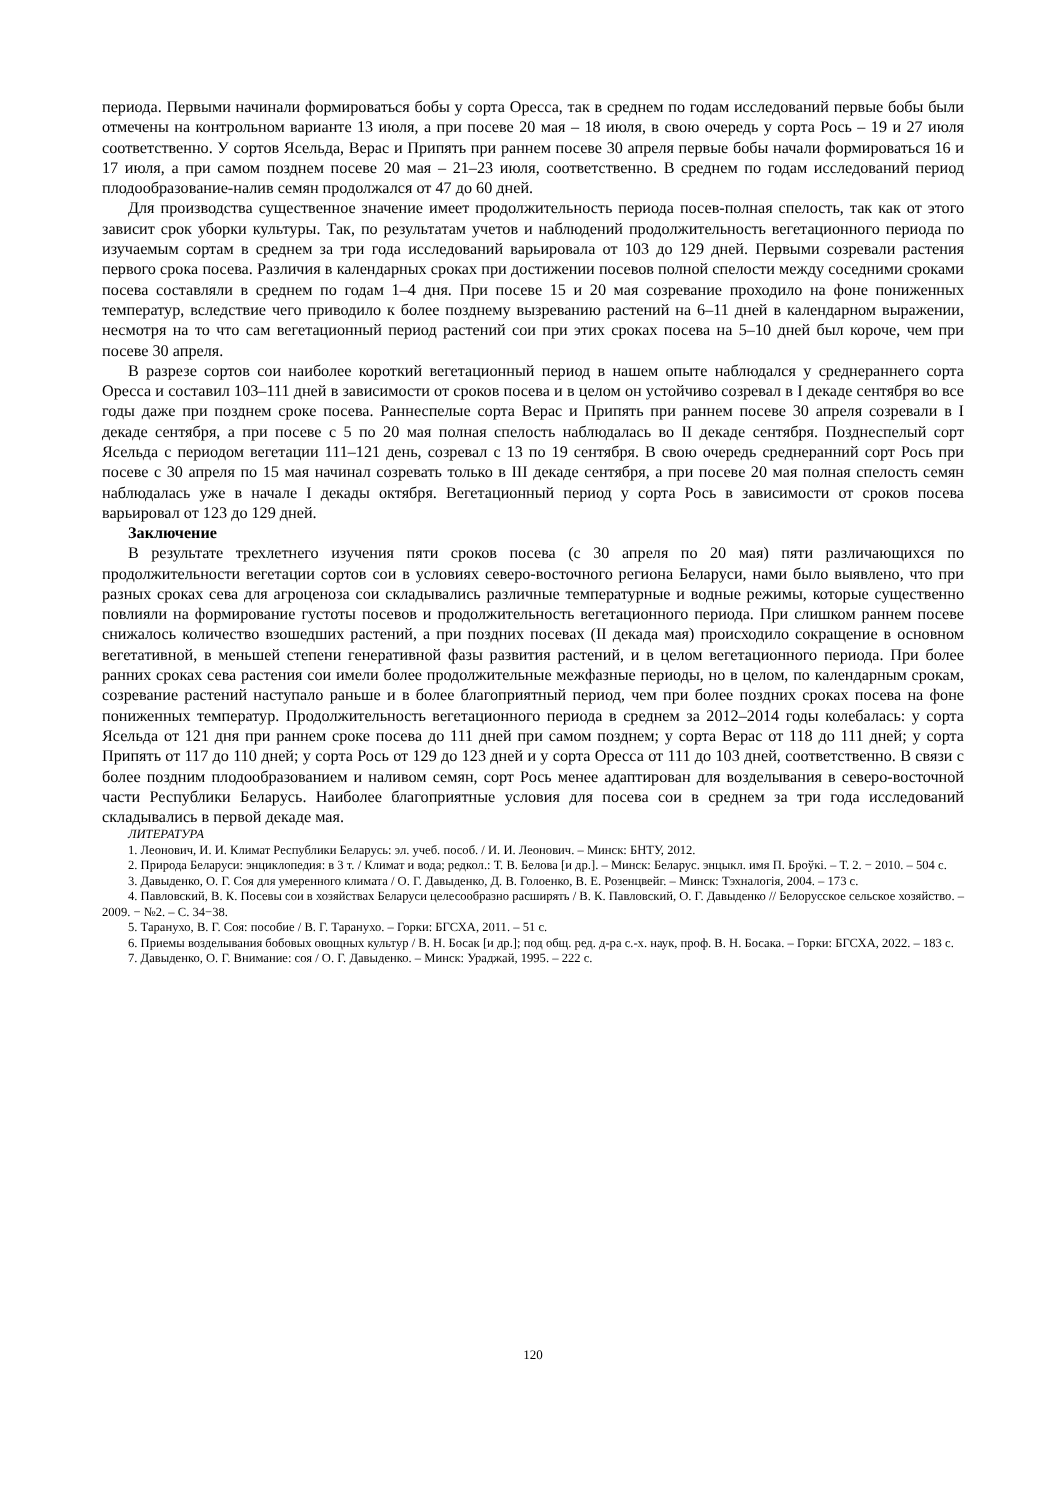периода. Первыми начинали формироваться бобы у сорта Оресса, так в среднем по годам исследований первые бобы были отмечены на контрольном варианте 13 июля, а при посеве 20 мая – 18 июля, в свою очередь у сорта Рось – 19 и 27 июля соответственно. У сортов Ясельда, Верас и Припять при раннем посеве 30 апреля первые бобы начали формироваться 16 и 17 июля, а при самом позднем посеве 20 мая – 21–23 июля, соответственно. В среднем по годам исследований период плодообразование-налив семян продолжался от 47 до 60 дней.
Для производства существенное значение имеет продолжительность периода посев-полная спелость, так как от этого зависит срок уборки культуры. Так, по результатам учетов и наблюдений продолжительность вегетационного периода по изучаемым сортам в среднем за три года исследований варьировала от 103 до 129 дней. Первыми созревали растения первого срока посева. Различия в календарных сроках при достижении посевов полной спелости между соседними сроками посева составляли в среднем по годам 1–4 дня. При посеве 15 и 20 мая созревание проходило на фоне пониженных температур, вследствие чего приводило к более позднему вызреванию растений на 6–11 дней в календарном выражении, несмотря на то что сам вегетационный период растений сои при этих сроках посева на 5–10 дней был короче, чем при посеве 30 апреля.
В разрезе сортов сои наиболее короткий вегетационный период в нашем опыте наблюдался у среднераннего сорта Оресса и составил 103–111 дней в зависимости от сроков посева и в целом он устойчиво созревал в I декаде сентября во все годы даже при позднем сроке посева. Раннеспелые сорта Верас и Припять при раннем посеве 30 апреля созревали в I декаде сентября, а при посеве с 5 по 20 мая полная спелость наблюдалась во II декаде сентября. Позднеспелый сорт Ясельда с периодом вегетации 111–121 день, созревал с 13 по 19 сентября. В свою очередь среднеранний сорт Рось при посеве с 30 апреля по 15 мая начинал созревать только в III декаде сентября, а при посеве 20 мая полная спелость семян наблюдалась уже в начале I декады октября. Вегетационный период у сорта Рось в зависимости от сроков посева варьировал от 123 до 129 дней.
Заключение
В результате трехлетнего изучения пяти сроков посева (с 30 апреля по 20 мая) пяти различающихся по продолжительности вегетации сортов сои в условиях северо-восточного региона Беларуси, нами было выявлено, что при разных сроках сева для агроценоза сои складывались различные температурные и водные режимы, которые существенно повлияли на формирование густоты посевов и продолжительность вегетационного периода. При слишком раннем посеве снижалось количество взошедших растений, а при поздних посевах (II декада мая) происходило сокращение в основном вегетативной, в меньшей степени генеративной фазы развития растений, и в целом вегетационного периода. При более ранних сроках сева растения сои имели более продолжительные межфазные периоды, но в целом, по календарным срокам, созревание растений наступало раньше и в более благоприятный период, чем при более поздних сроках посева на фоне пониженных температур. Продолжительность вегетационного периода в среднем за 2012–2014 годы колебалась: у сорта Ясельда от 121 дня при раннем сроке посева до 111 дней при самом позднем; у сорта Верас от 118 до 111 дней; у сорта Припять от 117 до 110 дней; у сорта Рось от 129 до 123 дней и у сорта Оресса от 111 до 103 дней, соответственно. В связи с более поздним плодообразованием и наливом семян, сорт Рось менее адаптирован для возделывания в северо-восточной части Республики Беларусь. Наиболее благоприятные условия для посева сои в среднем за три года исследований складывались в первой декаде мая.
ЛИТЕРАТУРА
1. Леонович, И. И. Климат Республики Беларусь: эл. учеб. пособ. / И. И. Леонович. – Минск: БНТУ, 2012.
2. Природа Беларуси: энциклопедия: в 3 т. / Климат и вода; редкол.: Т. В. Белова [и др.]. – Минск: Беларус. энцыкл. имя П. Броўкі. – Т. 2. − 2010. – 504 с.
3. Давыденко, О. Г. Соя для умеренного климата / О. Г. Давыденко, Д. В. Голоенко, В. Е. Розенцвейг. – Минск: Тэхналогія, 2004. – 173 с.
4. Павловский, В. К. Посевы сои в хозяйствах Беларуси целесообразно расширять / В. К. Павловский, О. Г. Давыденко // Белорусское сельское хозяйство. – 2009. − №2. – С. 34−38.
5. Таранухо, В. Г. Соя: пособие / В. Г. Таранухо. – Горки: БГСХА, 2011. – 51 с.
6. Приемы возделывания бобовых овощных культур / В. Н. Босак [и др.]; под общ. ред. д-ра с.-х. наук, проф. В. Н. Босака. – Горки: БГСХА, 2022. – 183 с.
7. Давыденко, О. Г. Внимание: соя / О. Г. Давыденко. – Минск: Ураджай, 1995. – 222 с.
120